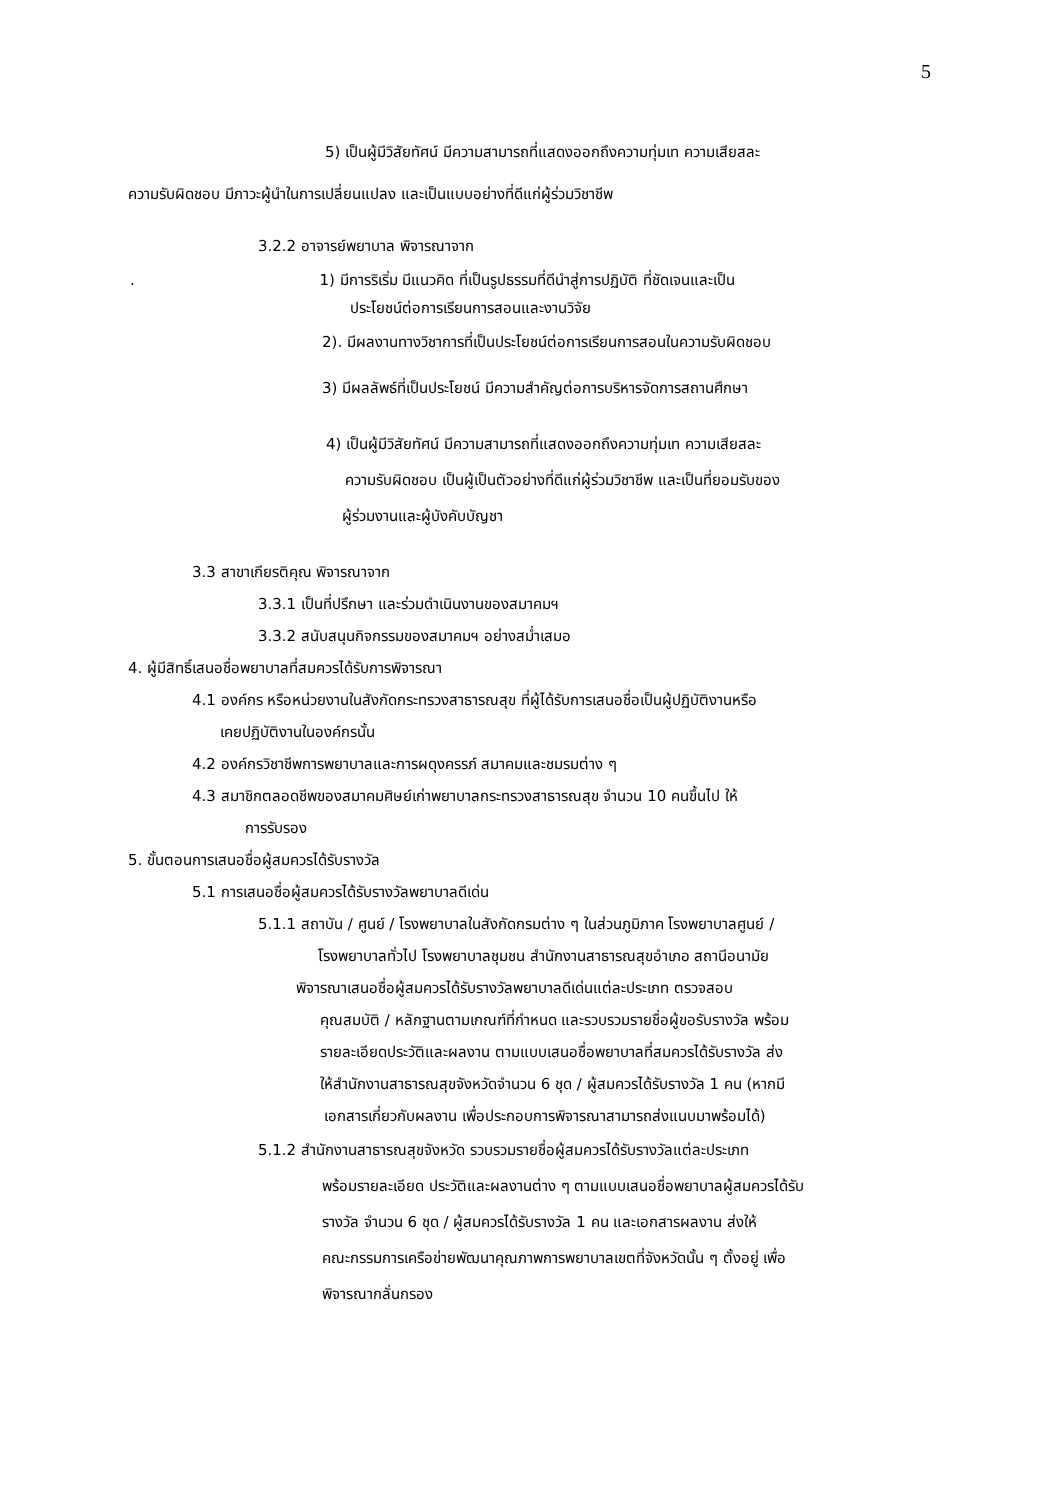5
5) เป็นผู้มีวิสัยทัศน์ มีความสามารถที่แสดงออกถึงความทุ่มเท ความเสียสละ
ความรับผิดชอบ มีภาวะผู้นำในการเปลี่ยนแปลง และเป็นแบบอย่างที่ดีแก่ผู้ร่วมวิชาชีพ
3.2.2 อาจารย์พยาบาล พิจารณาจาก
. 1) มีการริเริ่ม มีแนวคิด ที่เป็นรูปธรรมที่ดีนำสู่การปฏิบัติ ที่ชัดเจนและเป็น
ประโยชน์ต่อการเรียนการสอนและงานวิจัย
2). มีผลงานทางวิชาการที่เป็นประโยชน์ต่อการเรียนการสอนในความรับผิดชอบ
3) มีผลลัพธ์ที่เป็นประโยชน์ มีความสำคัญต่อการบริหารจัดการสถานศึกษา
4) เป็นผู้มีวิสัยทัศน์ มีความสามารถที่แสดงออกถึงความทุ่มเท ความเสียสละ
ความรับผิดชอบ เป็นผู้เป็นตัวอย่างที่ดีแก่ผู้ร่วมวิชาชีพ และเป็นที่ยอมรับของ
ผู้ร่วมงานและผู้บังคับบัญชา
3.3 สาขาเกียรติคุณ พิจารณาจาก
3.3.1 เป็นที่ปรึกษา และร่วมดำเนินงานของสมาคมฯ
3.3.2 สนับสนุนกิจกรรมของสมาคมฯ อย่างสม่ำเสมอ
4. ผู้มีสิทธิ์เสนอชื่อพยาบาลที่สมควรได้รับการพิจารณา
4.1 องค์กร หรือหน่วยงานในสังกัดกระทรวงสาธารณสุข ที่ผู้ได้รับการเสนอชื่อเป็นผู้ปฏิบัติงานหรือ
เคยปฏิบัติงานในองค์กรนั้น
4.2 องค์กรวิชาชีพการพยาบาลและการผดุงครรภ์ สมาคมและชมรมต่าง ๆ
4.3 สมาชิกตลอดชีพของสมาคมศิษย์เก่าพยาบาลกระทรวงสาธารณสุข จำนวน 10 คนขึ้นไป ให้
การรับรอง
5. ขั้นตอนการเสนอชื่อผู้สมควรได้รับรางวัล
5.1 การเสนอชื่อผู้สมควรได้รับรางวัลพยาบาลดีเด่น
5.1.1 สถาบัน / ศูนย์ / โรงพยาบาลในสังกัดกรมต่าง ๆ ในส่วนภูมิภาค โรงพยาบาลศูนย์ /
โรงพยาบาลทั่วไป โรงพยาบาลชุมชน สำนักงานสาธารณสุขอำเภอ สถานีอนามัย
พิจารณาเสนอชื่อผู้สมควรได้รับรางวัลพยาบาลดีเด่นแต่ละประเภท ตรวจสอบ
คุณสมบัติ / หลักฐานตามเกณฑ์ที่กำหนด และรวบรวมรายชื่อผู้ขอรับรางวัล พร้อม
รายละเอียดประวัติและผลงาน ตามแบบเสนอชื่อพยาบาลที่สมควรได้รับรางวัล ส่ง
ให้สำนักงานสาธารณสุขจังหวัดจำนวน 6 ชุด / ผู้สมควรได้รับรางวัล 1 คน (หากมี
เอกสารเกี่ยวกับผลงาน เพื่อประกอบการพิจารณาสามารถส่งแนบมาพร้อมได้)
5.1.2 สำนักงานสาธารณสุขจังหวัด รวบรวมรายชื่อผู้สมควรได้รับรางวัลแต่ละประเภท
พร้อมรายละเอียด ประวัติและผลงานต่าง ๆ ตามแบบเสนอชื่อพยาบาลผู้สมควรได้รับ
รางวัล จำนวน 6 ชุด / ผู้สมควรได้รับรางวัล 1 คน และเอกสารผลงาน ส่งให้
คณะกรรมการเครือข่ายพัฒนาคุณภาพการพยาบาลเขตที่จังหวัดนั้น ๆ ตั้งอยู่ เพื่อ
พิจารณากลั่นกรอง